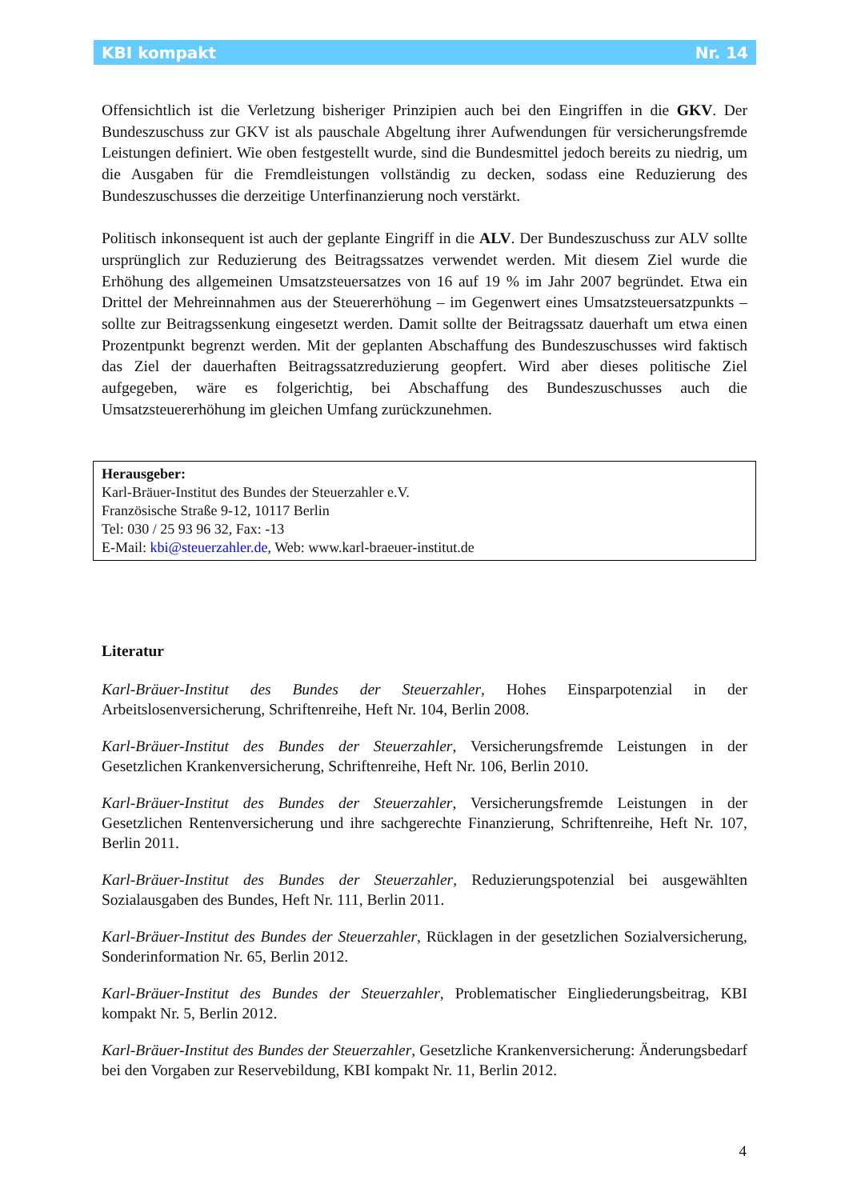KBI kompakt Nr. 14
Offensichtlich ist die Verletzung bisheriger Prinzipien auch bei den Eingriffen in die GKV. Der Bundeszuschuss zur GKV ist als pauschale Abgeltung ihrer Aufwendungen für versicherungsfremde Leistungen definiert. Wie oben festgestellt wurde, sind die Bundesmittel jedoch bereits zu niedrig, um die Ausgaben für die Fremdleistungen vollständig zu decken, sodass eine Reduzierung des Bundeszuschusses die derzeitige Unterfinanzierung noch verstärkt.
Politisch inkonsequent ist auch der geplante Eingriff in die ALV. Der Bundeszuschuss zur ALV sollte ursprünglich zur Reduzierung des Beitragssatzes verwendet werden. Mit diesem Ziel wurde die Erhöhung des allgemeinen Umsatzsteuersatzes von 16 auf 19 % im Jahr 2007 begründet. Etwa ein Drittel der Mehreinnahmen aus der Steuererhöhung – im Gegenwert eines Umsatzsteuersatzpunkts – sollte zur Beitragssenkung eingesetzt werden. Damit sollte der Beitragssatz dauerhaft um etwa einen Prozentpunkt begrenzt werden. Mit der geplanten Abschaffung des Bundeszuschusses wird faktisch das Ziel der dauerhaften Beitragssatzreduzierung geopfert. Wird aber dieses politische Ziel aufgegeben, wäre es folgerichtig, bei Abschaffung des Bundeszuschusses auch die Umsatzsteuererhöhung im gleichen Umfang zurückzunehmen.
Herausgeber:
Karl-Bräuer-Institut des Bundes der Steuerzahler e.V.
Französische Straße 9-12, 10117 Berlin
Tel: 030 / 25 93 96 32, Fax: -13
E-Mail: kbi@steuerzahler.de, Web: www.karl-braeuer-institut.de
Literatur
Karl-Bräuer-Institut des Bundes der Steuerzahler, Hohes Einsparpotenzial in der Arbeitslosenversicherung, Schriftenreihe, Heft Nr. 104, Berlin 2008.
Karl-Bräuer-Institut des Bundes der Steuerzahler, Versicherungsfremde Leistungen in der Gesetzlichen Krankenversicherung, Schriftenreihe, Heft Nr. 106, Berlin 2010.
Karl-Bräuer-Institut des Bundes der Steuerzahler, Versicherungsfremde Leistungen in der Gesetzlichen Rentenversicherung und ihre sachgerechte Finanzierung, Schriftenreihe, Heft Nr. 107, Berlin 2011.
Karl-Bräuer-Institut des Bundes der Steuerzahler, Reduzierungspotenzial bei ausgewählten Sozialausgaben des Bundes, Heft Nr. 111, Berlin 2011.
Karl-Bräuer-Institut des Bundes der Steuerzahler, Rücklagen in der gesetzlichen Sozialversicherung, Sonderinformation Nr. 65, Berlin 2012.
Karl-Bräuer-Institut des Bundes der Steuerzahler, Problematischer Eingliederungsbeitrag, KBI kompakt Nr. 5, Berlin 2012.
Karl-Bräuer-Institut des Bundes der Steuerzahler, Gesetzliche Krankenversicherung: Änderungsbedarf bei den Vorgaben zur Reservebildung, KBI kompakt Nr. 11, Berlin 2012.
4